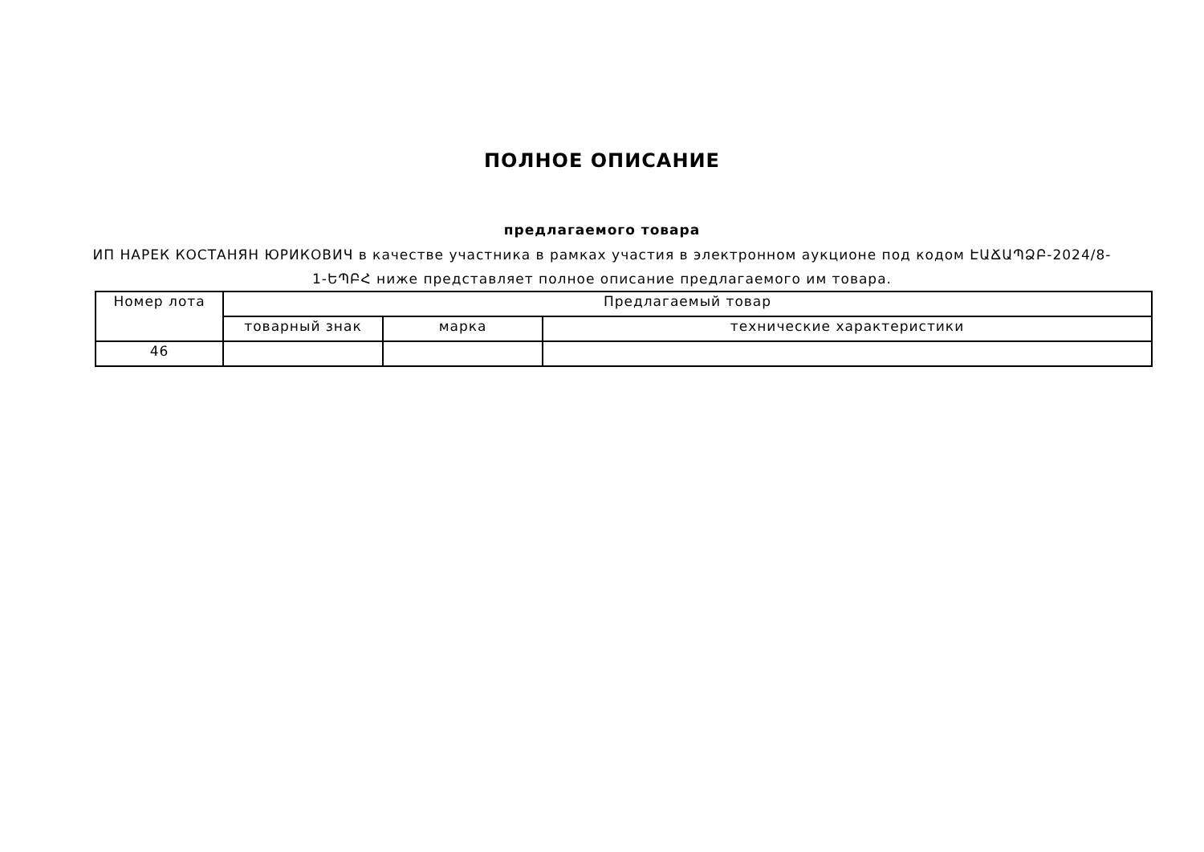ПОЛНОЕ ОПИСАНИЕ
предлагаемого товара
ИП НАРЕК КОСТАНЯН ЮРИКОВИЧ в качестве участника в рамках участия в электронном аукционе под кодом ԷԱՃԱՊՁԲ-2024/8-1-ԵՊԲՀ ниже представляет полное описание предлагаемого им товара.
| Номер лота | Предлагаемый товар | | |
| --- | --- | --- | --- |
| | товарный знак | марка | технические характеристики |
| 46 | | | |